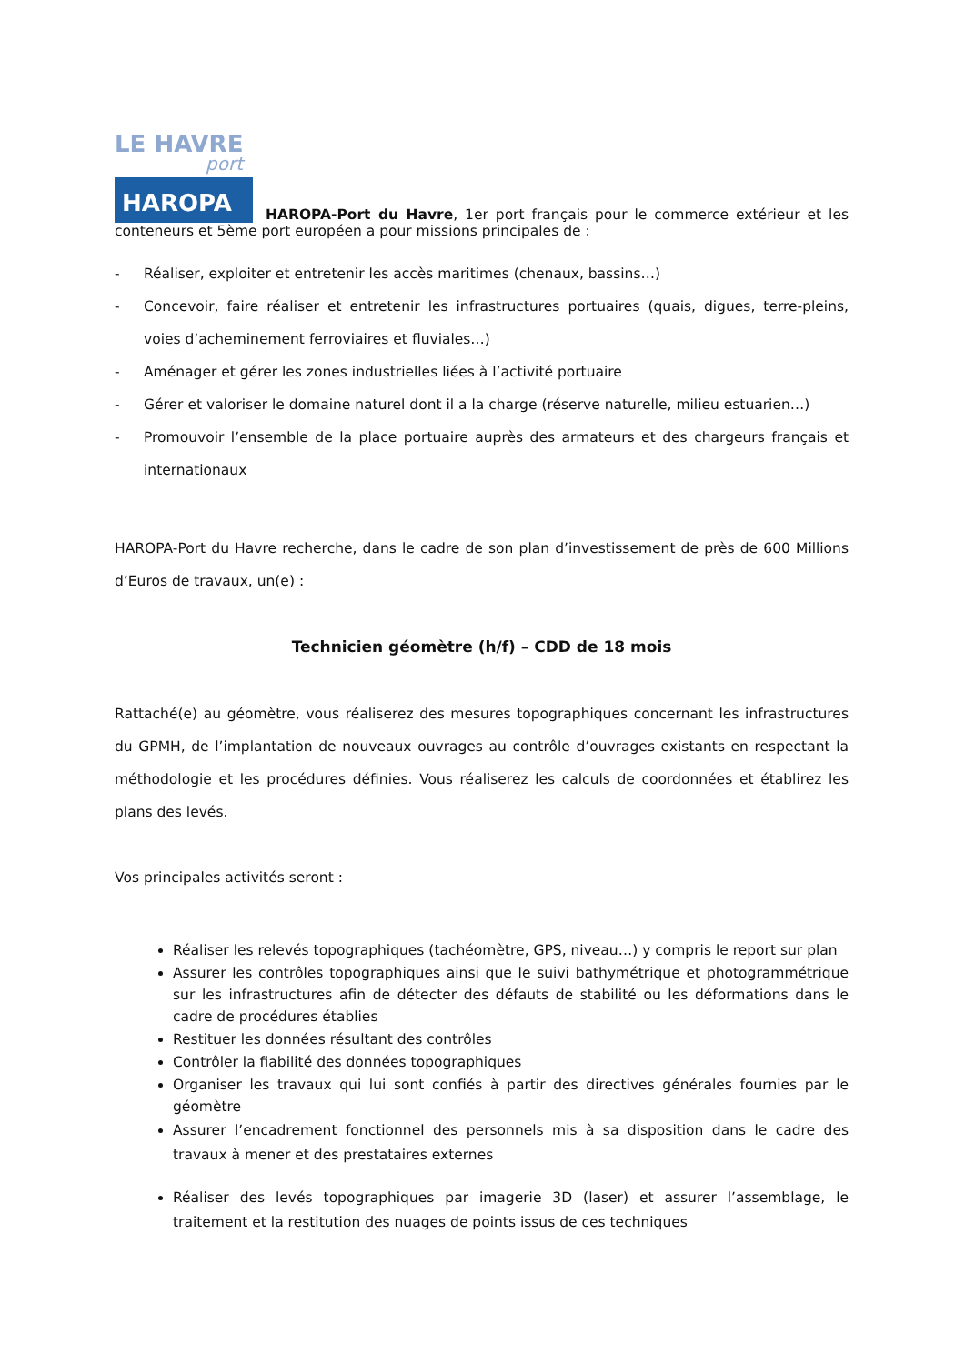LE HAVRE
port
HAROPA
HAROPA-Port du Havre, 1er port français pour le commerce extérieur et les conteneurs et 5ème port européen a pour missions principales de :
- Réaliser, exploiter et entretenir les accès maritimes (chenaux, bassins…)
- Concevoir, faire réaliser et entretenir les infrastructures portuaires (quais, digues, terre-pleins, voies d’acheminement ferroviaires et fluviales…)
- Aménager et gérer les zones industrielles liées à l’activité portuaire
- Gérer et valoriser le domaine naturel dont il a la charge (réserve naturelle, milieu estuarien…)
- Promouvoir l’ensemble de la place portuaire auprès des armateurs et des chargeurs français et internationaux
HAROPA-Port du Havre recherche, dans le cadre de son plan d’investissement de près de 600 Millions d’Euros de travaux, un(e) :
Technicien géomètre (h/f) – CDD de 18 mois
Rattaché(e) au géomètre, vous réaliserez des mesures topographiques concernant les infrastructures du GPMH, de l’implantation de nouveaux ouvrages au contrôle d’ouvrages existants en respectant la méthodologie et les procédures définies. Vous réaliserez les calculs de coordonnées et établirez les plans des levés.
Vos principales activités seront :
Réaliser les relevés topographiques (tachéomètre, GPS, niveau…) y compris le report sur plan
Assurer les contrôles topographiques ainsi que le suivi bathymétrique et photogrammétrique sur les infrastructures afin de détecter des défauts de stabilité ou les déformations dans le cadre de procédures établies
Restituer les données résultant des contrôles
Contrôler la fiabilité des données topographiques
Organiser les travaux qui lui sont confiés à partir des directives générales fournies par le géomètre
Assurer l’encadrement fonctionnel des personnels mis à sa disposition dans le cadre des travaux à mener et des prestataires externes
Réaliser des levés topographiques par imagerie 3D (laser) et assurer l’assemblage, le traitement et la restitution des nuages de points issus de ces techniques